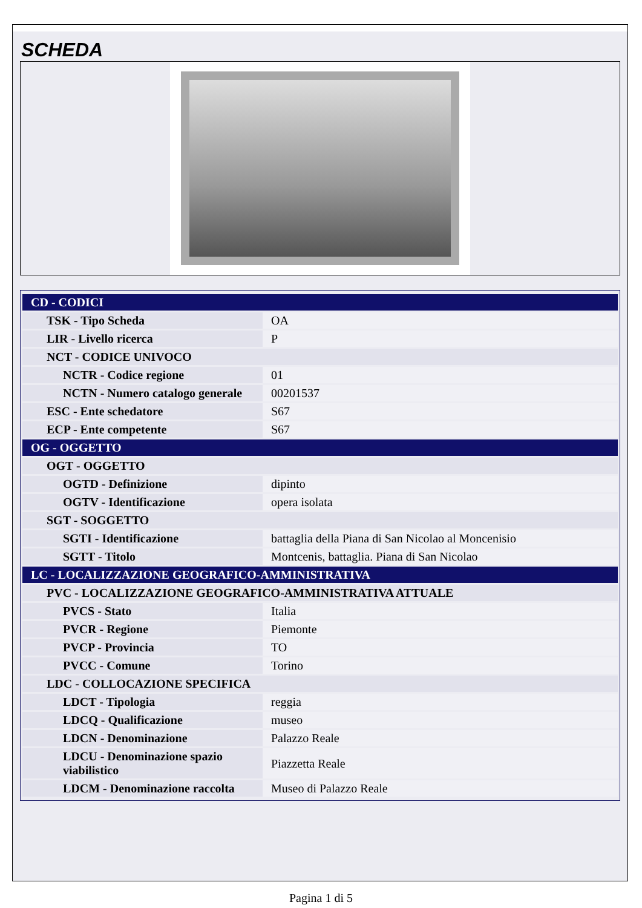SCHEDA
| CD - CODICI | |
| --- | --- |
| TSK - Tipo Scheda | OA |
| LIR - Livello ricerca | P |
| NCT - CODICE UNIVOCO | |
| NCTR - Codice regione | 01 |
| NCTN - Numero catalogo generale | 00201537 |
| ESC - Ente schedatore | S67 |
| ECP - Ente competente | S67 |
| OG - OGGETTO | |
| OGT - OGGETTO | |
| OGTD - Definizione | dipinto |
| OGTV - Identificazione | opera isolata |
| SGT - SOGGETTO | |
| SGTI - Identificazione | battaglia della Piana di San Nicolao al Moncenisio |
| SGTT - Titolo | Montcenis, battaglia. Piana di San Nicolao |
| LC - LOCALIZZAZIONE GEOGRAFICO-AMMINISTRATIVA | |
| PVC - LOCALIZZAZIONE GEOGRAFICO-AMMINISTRATIVA ATTUALE | |
| PVCS - Stato | Italia |
| PVCR - Regione | Piemonte |
| PVCP - Provincia | TO |
| PVCC - Comune | Torino |
| LDC - COLLOCAZIONE SPECIFICA | |
| LDCT - Tipologia | reggia |
| LDCQ - Qualificazione | museo |
| LDCN - Denominazione | Palazzo Reale |
| LDCU - Denominazione spazio viabilistico | Piazzetta Reale |
| LDCM - Denominazione raccolta | Museo di Palazzo Reale |
Pagina 1 di 5